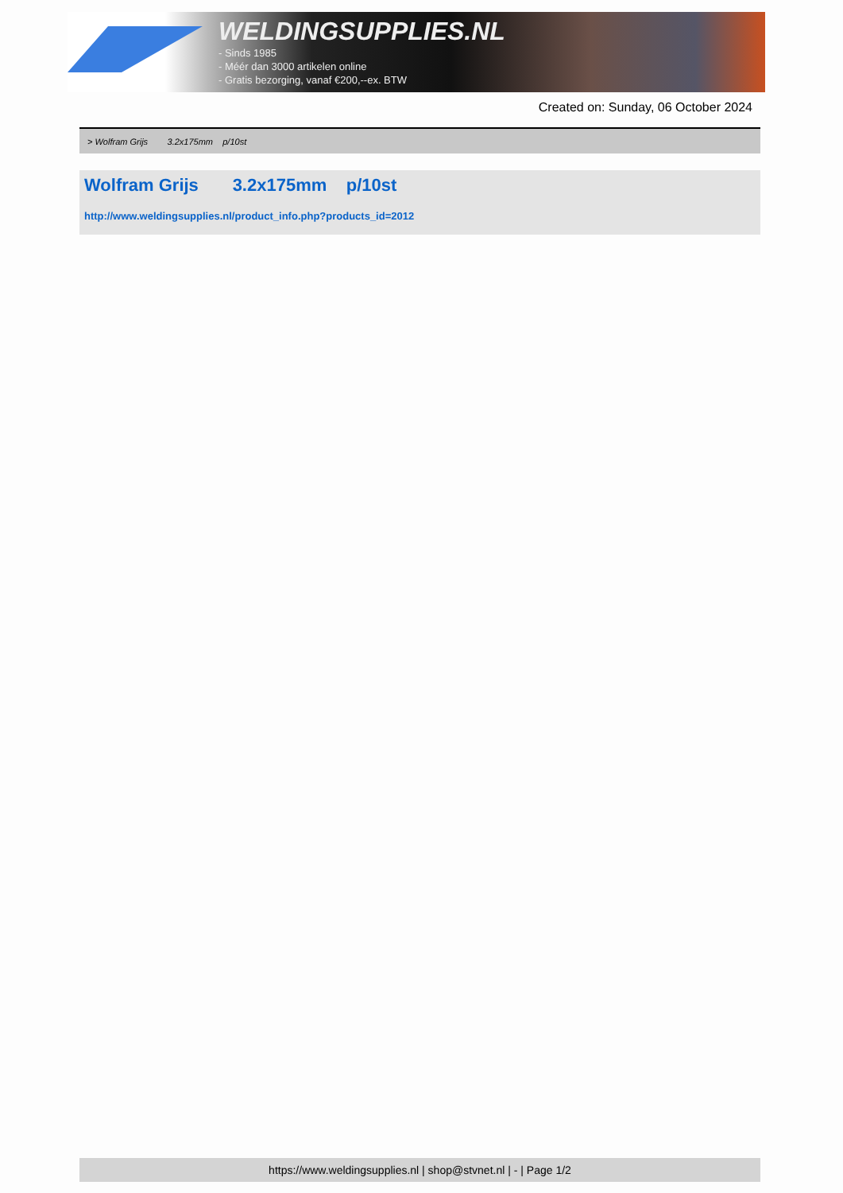WELDINGSUPPLIES.NL
- Sinds 1985
- Méér dan 3000 artikelen online
- Gratis bezorging, vanaf €200,--ex. BTW
Created on: Sunday, 06 October 2024
> Wolfram Grijs 3.2x175mm p/10st
Wolfram Grijs 3.2x175mm p/10st
http://www.weldingsupplies.nl/product_info.php?products_id=2012
https://www.weldingsupplies.nl | shop@stvnet.nl | - | Page 1/2